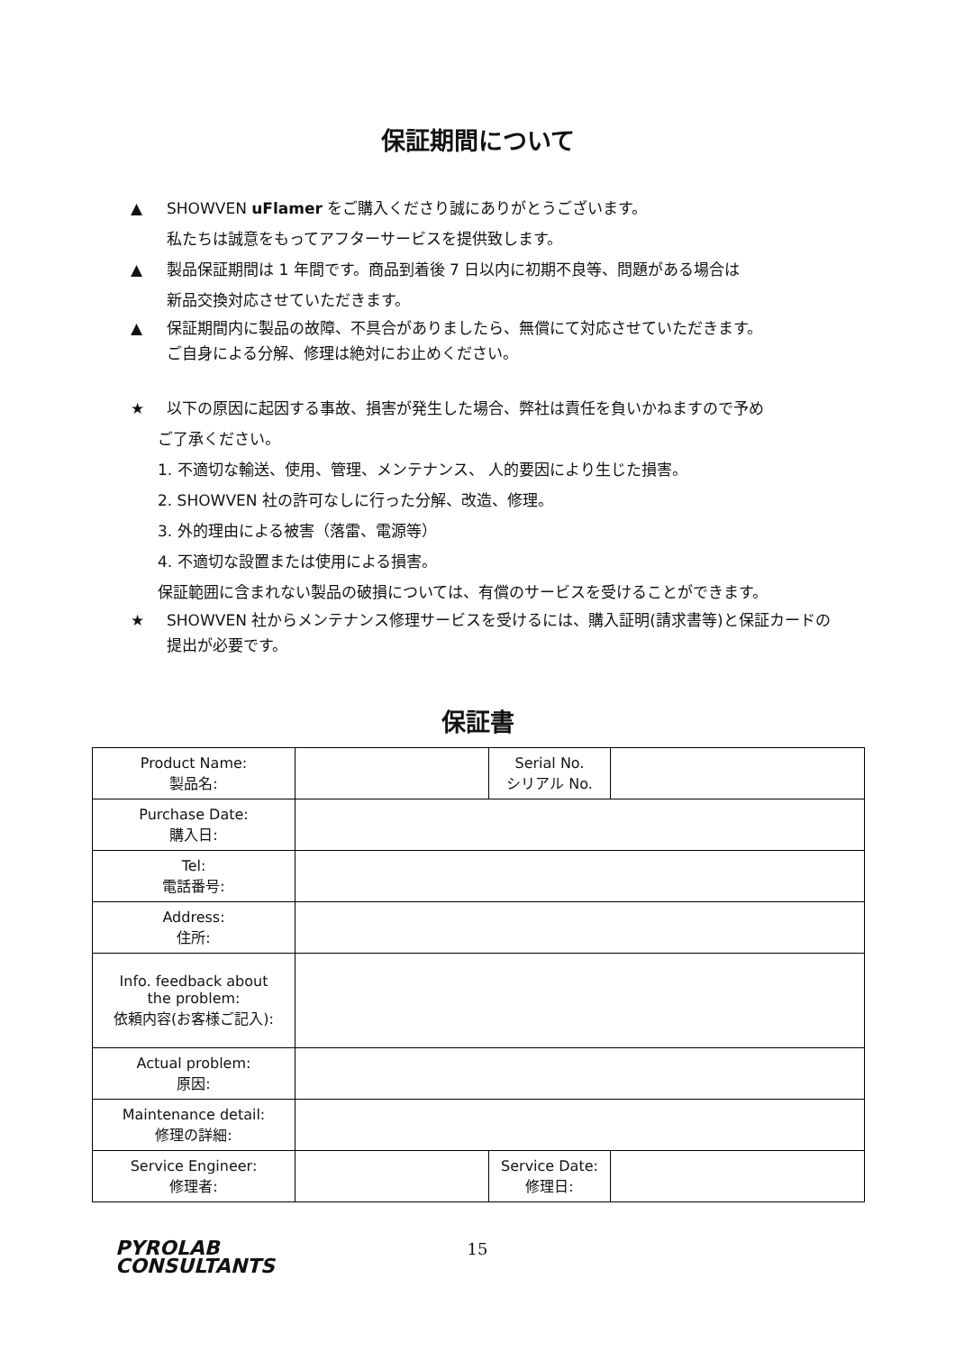保証期間について
▲ SHOWVEN uFlamer をご購入くださり誠にありがとうございます。
私たちは誠意をもってアフターサービスを提供致します。
▲ 製品保証期間は 1 年間です。商品到着後 7 日以内に初期不良等、問題がある場合は
新品交換対応させていただきます。
▲ 保証期間内に製品の故障、不具合がありましたら、無償にて対応させていただきます。
ご自身による分解、修理は絶対にお止めください。
★ 以下の原因に起因する事故、損害が発生した場合、弊社は責任を負いかねますので予め
ご了承ください。
1. 不適切な輸送、使用、管理、メンテナンス、 人的要因により生じた損害。
2. SHOWVEN 社の許可なしに行った分解、改造、修理。
3. 外的理由による被害（落雷、電源等）
4. 不適切な設置または使用による損害。
保証範囲に含まれない製品の破損については、有償のサービスを受けることができます。
★ SHOWVEN 社からメンテナンス修理サービスを受けるには、購入証明(請求書等)と保証カードの提出が必要です。
保証書
| Product Name: 製品名: | | Serial No. シリアル No. | |
| Purchase Date: 購入日: | | | |
| Tel: 電話番号: | | | |
| Address: 住所: | | | |
| Info. feedback about the problem: 依頼内容(お客様ご記入): | | | |
| Actual problem: 原因: | | | |
| Maintenance detail: 修理の詳細: | | | |
| Service Engineer: 修理者: | | Service Date: 修理日: | |
PYROLAB
CONSULTANTS
15